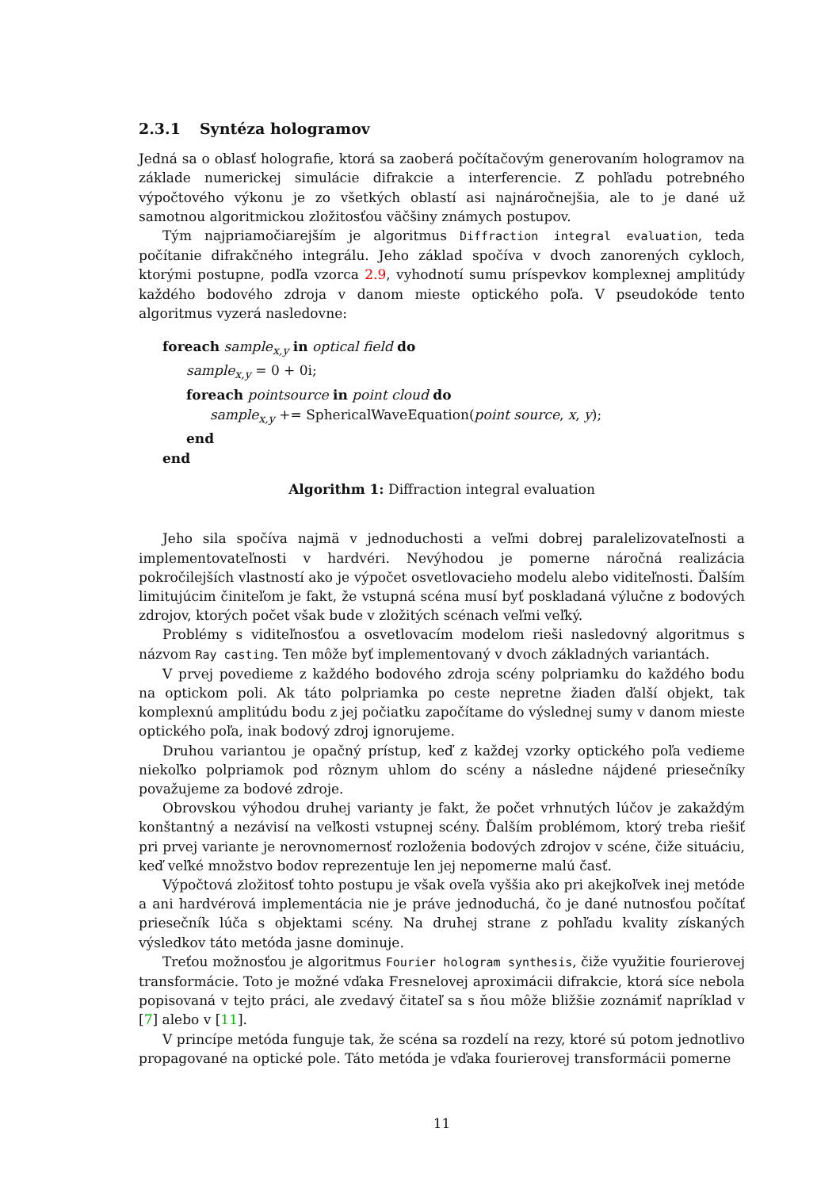2.3.1 Syntéza hologramov
Jedná sa o oblasť holografie, ktorá sa zaoberá počítačovým generovaním hologramov na základe numerickej simulácie difrakcie a interferencie. Z pohľadu potrebného výpočtového výkonu je zo všetkých oblastí asi najnáročnejšia, ale to je dané už samotnou algoritmickou zložitosťou väčšiny známych postupov.
Tým najpriamočiarejším je algoritmus Diffraction integral evaluation, teda počítanie difrakčného integrálu. Jeho základ spočíva v dvoch zanorených cykloch, ktorými postupne, podľa vzorca 2.9, vyhodnotí sumu príspevkov komplexnej amplitúdy každého bodového zdroja v danom mieste optického poľa. V pseudokóde tento algoritmus vyzerá nasledovne:
foreach sample<sub>x,y</sub> in optical field do
sample<sub>x,y</sub> = 0 + 0i;
foreach pointsource in point cloud do
sample<sub>x,y</sub> += SphericalWaveEquation(point source, x, y);
end
end
Algorithm 1: Diffraction integral evaluation
Jeho sila spočíva najmä v jednoduchosti a veľmi dobrej paralelizovateľnosti a implementovateľnosti v hardvéri. Nevýhodou je pomerne náročná realizácia pokročilejších vlastností ako je výpočet osvetlovacieho modelu alebo viditeľnosti. Ďalším limitujúcim činiteľom je fakt, že vstupná scéna musí byť poskladaná výlučne z bodových zdrojov, ktorých počet však bude v zložitých scénach veľmi veľký.
Problémy s viditeľnosťou a osvetlovacím modelom rieši nasledovný algoritmus s názvom Ray casting. Ten môže byť implementovaný v dvoch základných variantách.
V prvej povedieme z každého bodového zdroja scény polpriamku do každého bodu na optickom poli. Ak táto polpriamka po ceste nepretne žiaden ďalší objekt, tak komplexnú amplitúdu bodu z jej počiatku započítame do výslednej sumy v danom mieste optického poľa, inak bodový zdroj ignorujeme.
Druhou variantou je opačný prístup, keď z každej vzorky optického poľa vedieme niekoľko polpriamok pod rôznym uhlom do scény a následne nájdené priesečníky považujeme za bodové zdroje.
Obrovskou výhodou druhej varianty je fakt, že počet vrhnutých lúčov je zakaždým konštantný a nezávisí na veľkosti vstupnej scény. Ďalším problémom, ktorý treba riešiť pri prvej variante je nerovnomernosť rozloženia bodových zdrojov v scéne, čiže situáciu, keď veľké množstvo bodov reprezentuje len jej nepomerne malú časť.
Výpočtová zložitosť tohto postupu je však oveľa vyššia ako pri akejkoľvek inej metóde a ani hardvérová implementácia nie je práve jednoduchá, čo je dané nutnosťou počítať priesečník lúča s objektami scény. Na druhej strane z pohľadu kvality získaných výsledkov táto metóda jasne dominuje.
Treťou možnosťou je algoritmus Fourier hologram synthesis, čiže využitie fourierovej transformácie. Toto je možné vďaka Fresnelovej aproximácii difrakcie, ktorá síce nebola popisovaná v tejto práci, ale zvedavý čitateľ sa s ňou môže bližšie zoznámiť napríklad v [7] alebo v [11].
V princípe metóda funguje tak, že scéna sa rozdelí na rezy, ktoré sú potom jednotlivo propagované na optické pole. Táto metóda je vďaka fourierovej transformácii pomerne
11